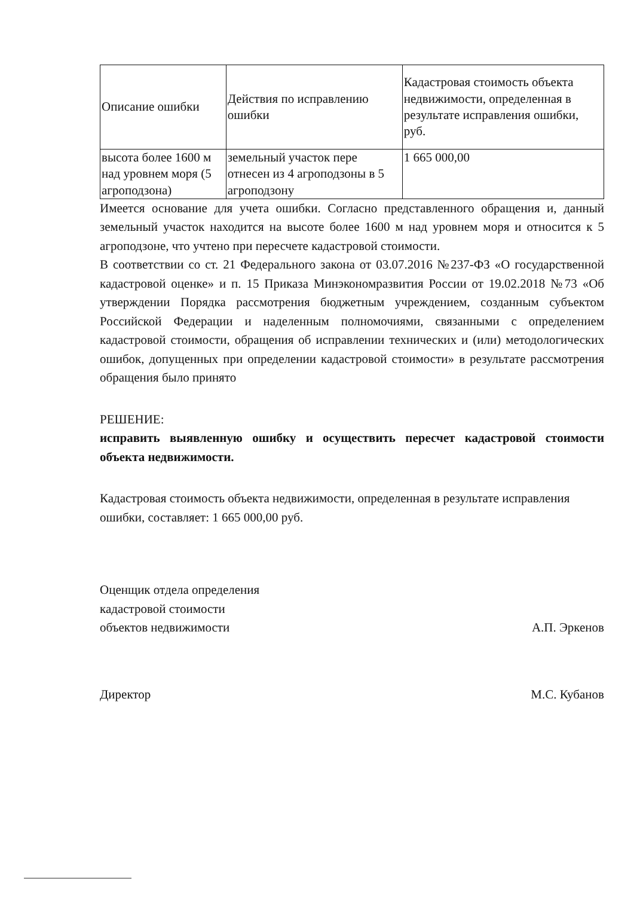| Описание ошибки | Действия по исправлению ошибки | Кадастровая стоимость объекта недвижимости, определенная в результате исправления ошибки, руб. |
| --- | --- | --- |
| высота более 1600 м над уровнем моря (5 агроподзона) | земельный участок пере отнесен из 4 агроподзоны в 5 агроподзону | 1 665 000,00 |
Имеется основание для учета ошибки. Согласно представленного обращения и, данный земельный участок находится на высоте более 1600 м над уровнем моря и относится к 5 агроподзоне, что учтено при пересчете кадастровой стоимости.
В соответствии со ст. 21 Федерального закона от 03.07.2016 №237-ФЗ «О государственной кадастровой оценке» и п. 15 Приказа Минэкономразвития России от 19.02.2018 №73 «Об утверждении Порядка рассмотрения бюджетным учреждением, созданным субъектом Российской Федерации и наделенным полномочиями, связанными с определением кадастровой стоимости, обращения об исправлении технических и (или) методологических ошибок, допущенных при определении кадастровой стоимости» в результате рассмотрения обращения было принято
РЕШЕНИЕ:
исправить выявленную ошибку и осуществить пересчет кадастровой стоимости объекта недвижимости.
Кадастровая стоимость объекта недвижимости, определенная в результате исправления ошибки, составляет: 1 665 000,00 руб.
Оценщик отдела определения
кадастровой стоимости
объектов недвижимости
А.П. Эркенов
Директор
М.С. Кубанов